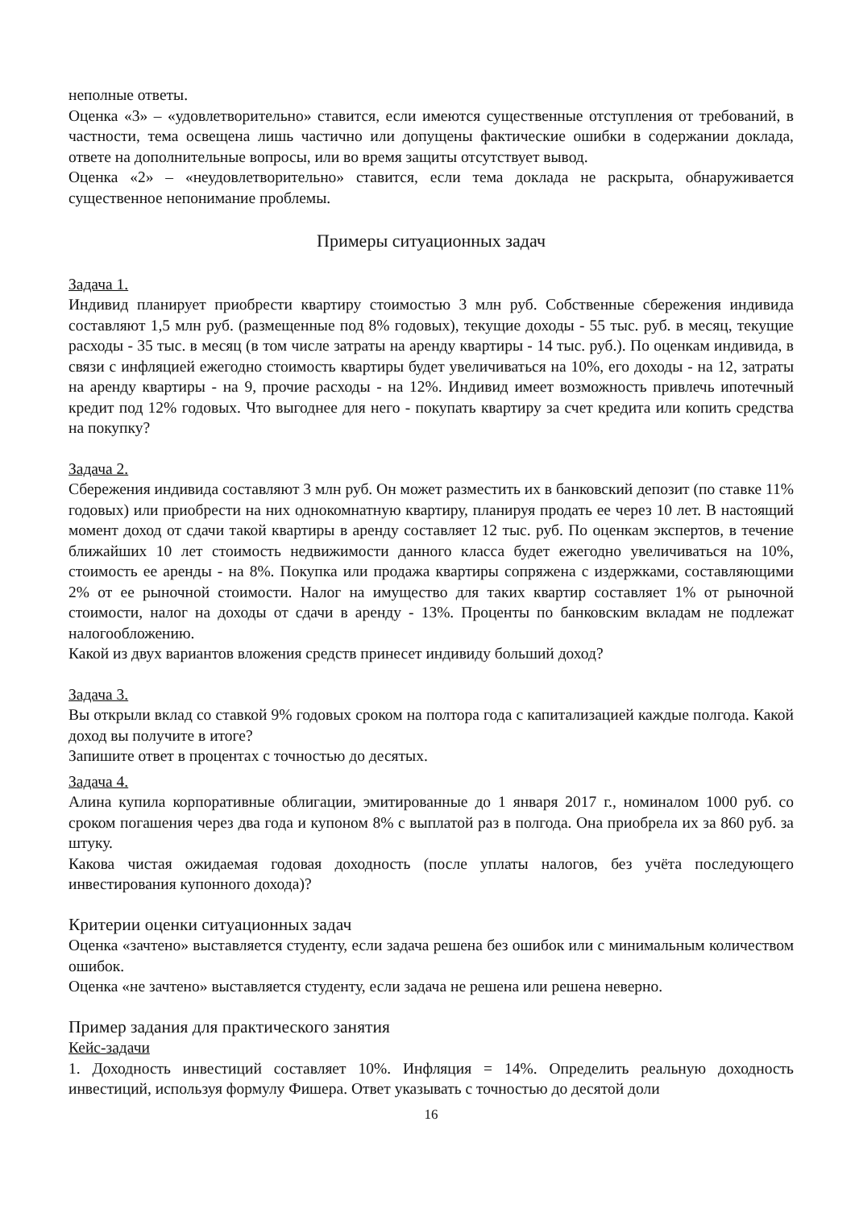неполные ответы.
Оценка «3» – «удовлетворительно» ставится, если имеются существенные отступления от требований, в частности, тема освещена лишь частично или допущены фактические ошибки в содержании доклада, ответе на дополнительные вопросы, или во время защиты отсутствует вывод.
Оценка «2» – «неудовлетворительно» ставится, если тема доклада не раскрыта, обнаруживается существенное непонимание проблемы.
Примеры ситуационных задач
Задача 1.
Индивид планирует приобрести квартиру стоимостью 3 млн руб. Собственные сбережения индивида составляют 1,5 млн руб. (размещенные под 8% годовых), текущие доходы - 55 тыс. руб. в месяц, текущие расходы - 35 тыс. в месяц (в том числе затраты на аренду квартиры - 14 тыс. руб.). По оценкам индивида, в связи с инфляцией ежегодно стоимость квартиры будет увеличиваться на 10%, его доходы - на 12, затраты на аренду квартиры - на 9, прочие расходы - на 12%. Индивид имеет возможность привлечь ипотечный кредит под 12% годовых. Что выгоднее для него - покупать квартиру за счет кредита или копить средства на покупку?
Задача 2.
Сбережения индивида составляют 3 млн руб. Он может разместить их в банковский депозит (по ставке 11% годовых) или приобрести на них однокомнатную квартиру, планируя продать ее через 10 лет. В настоящий момент доход от сдачи такой квартиры в аренду составляет 12 тыс. руб. По оценкам экспертов, в течение ближайших 10 лет стоимость недвижимости данного класса будет ежегодно увеличиваться на 10%, стоимость ее аренды - на 8%. Покупка или продажа квартиры сопряжена с издержками, составляющими 2% от ее рыночной стоимости. Налог на имущество для таких квартир составляет 1% от рыночной стоимости, налог на доходы от сдачи в аренду - 13%. Проценты по банковским вкладам не подлежат налогообложению.
Какой из двух вариантов вложения средств принесет индивиду больший доход?
Задача 3.
Вы открыли вклад со ставкой 9% годовых сроком на полтора года с капитализацией каждые полгода. Какой доход вы получите в итоге?
Запишите ответ в процентах с точностью до десятых.
Задача 4.
Алина купила корпоративные облигации, эмитированные до 1 января 2017 г., номиналом 1000 руб. со сроком погашения через два года и купоном 8% с выплатой раз в полгода. Она приобрела их за 860 руб. за штуку.
Какова чистая ожидаемая годовая доходность (после уплаты налогов, без учёта последующего инвестирования купонного дохода)?
Критерии оценки ситуационных задач
Оценка «зачтено» выставляется студенту, если задача решена без ошибок или с минимальным количеством ошибок.
Оценка «не зачтено» выставляется студенту, если задача не решена или решена неверно.
Пример задания для практического занятия
Кейс-задачи
1. Доходность инвестиций составляет 10%. Инфляция = 14%. Определить реальную доходность инвестиций, используя формулу Фишера. Ответ указывать с точностью до десятой доли
16